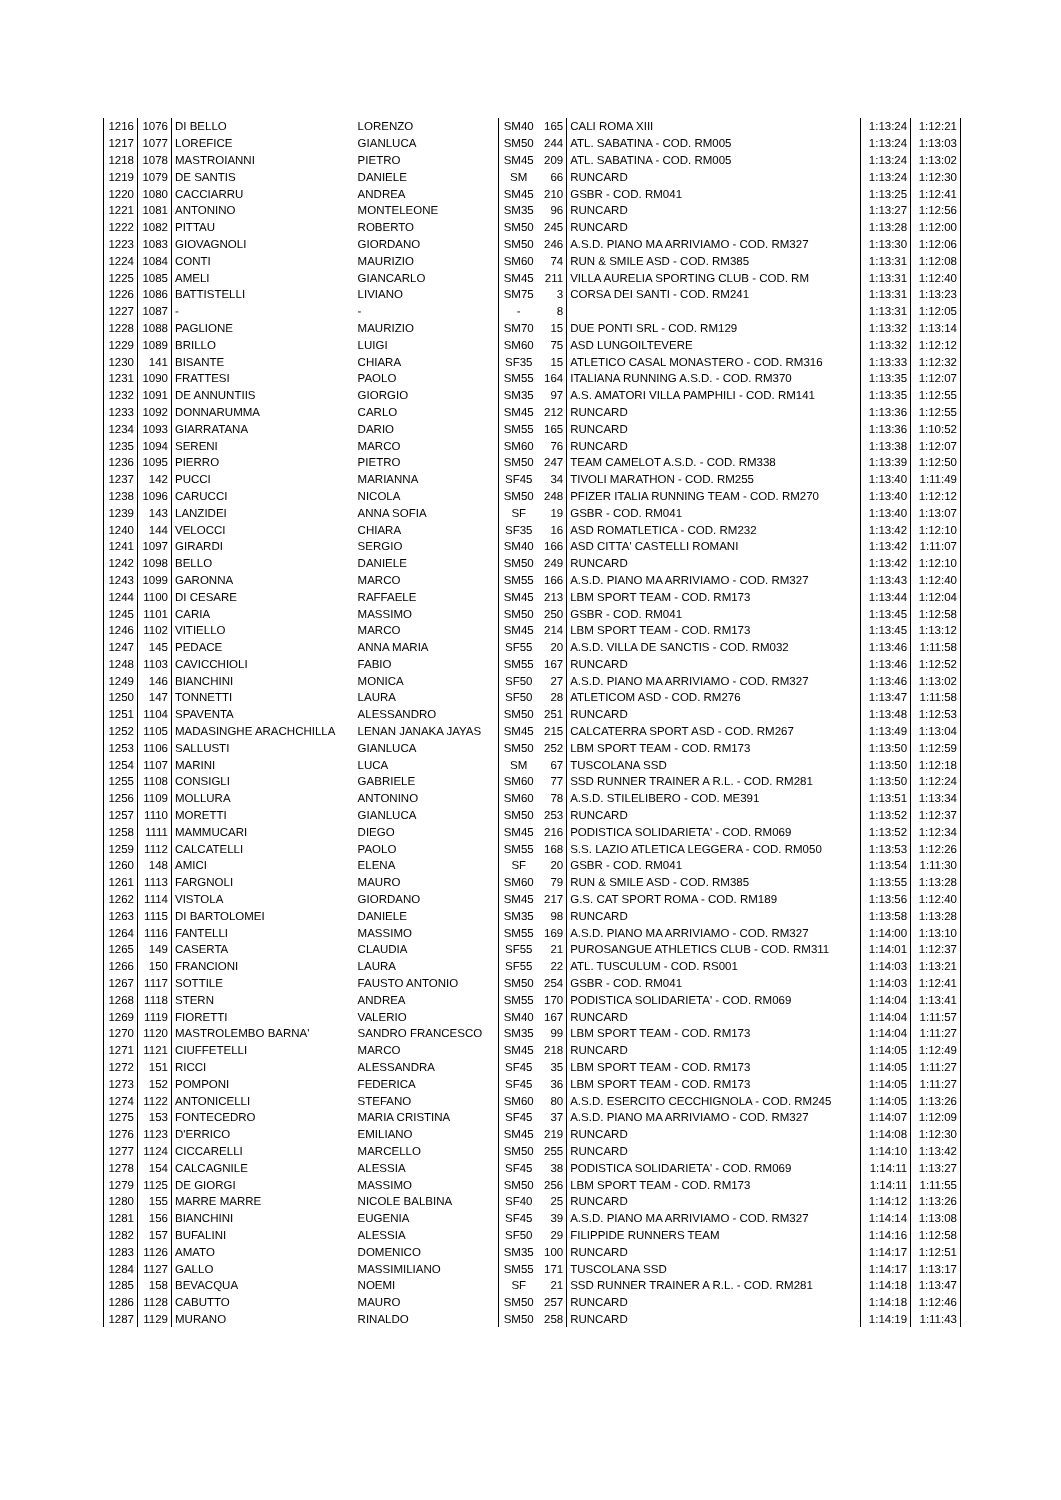| 1216 | 1076 | DI BELLO | LORENZO | SM40 | 165 | CALI ROMA XIII | 1:13:24 | 1:12:21 |
| 1217 | 1077 | LOREFICE | GIANLUCA | SM50 | 244 | ATL. SABATINA - COD. RM005 | 1:13:24 | 1:13:03 |
| 1218 | 1078 | MASTROIANNI | PIETRO | SM45 | 209 | ATL. SABATINA - COD. RM005 | 1:13:24 | 1:13:02 |
| 1219 | 1079 | DE SANTIS | DANIELE | SM | 66 | RUNCARD | 1:13:24 | 1:12:30 |
| 1220 | 1080 | CACCIARRU | ANDREA | SM45 | 210 | GSBR - COD. RM041 | 1:13:25 | 1:12:41 |
| 1221 | 1081 | ANTONINO | MONTELEONE | SM35 | 96 | RUNCARD | 1:13:27 | 1:12:56 |
| 1222 | 1082 | PITTAU | ROBERTO | SM50 | 245 | RUNCARD | 1:13:28 | 1:12:00 |
| 1223 | 1083 | GIOVAGNOLI | GIORDANO | SM50 | 246 | A.S.D. PIANO MA ARRIVIAMO - COD. RM327 | 1:13:30 | 1:12:06 |
| 1224 | 1084 | CONTI | MAURIZIO | SM60 | 74 | RUN & SMILE ASD - COD. RM385 | 1:13:31 | 1:12:08 |
| 1225 | 1085 | AMELI | GIANCARLO | SM45 | 211 | VILLA AURELIA SPORTING CLUB - COD. RM | 1:13:31 | 1:12:40 |
| 1226 | 1086 | BATTISTELLI | LIVIANO | SM75 | 3 | CORSA DEI SANTI - COD. RM241 | 1:13:31 | 1:13:23 |
| 1227 | 1087 | - | - | - | 8 | | 1:13:31 | 1:12:05 |
| 1228 | 1088 | PAGLIONE | MAURIZIO | SM70 | 15 | DUE PONTI SRL - COD. RM129 | 1:13:32 | 1:13:14 |
| 1229 | 1089 | BRILLO | LUIGI | SM60 | 75 | ASD LUNGOILTEVERE | 1:13:32 | 1:12:12 |
| 1230 | 141 | BISANTE | CHIARA | SF35 | 15 | ATLETICO CASAL MONASTERO - COD. RM316 | 1:13:33 | 1:12:32 |
| 1231 | 1090 | FRATTESI | PAOLO | SM55 | 164 | ITALIANA RUNNING A.S.D. - COD. RM370 | 1:13:35 | 1:12:07 |
| 1232 | 1091 | DE ANNUNTIIS | GIORGIO | SM35 | 97 | A.S. AMATORI VILLA PAMPHILI - COD. RM141 | 1:13:35 | 1:12:55 |
| 1233 | 1092 | DONNARUMMA | CARLO | SM45 | 212 | RUNCARD | 1:13:36 | 1:12:55 |
| 1234 | 1093 | GIARRATANA | DARIO | SM55 | 165 | RUNCARD | 1:13:36 | 1:10:52 |
| 1235 | 1094 | SERENI | MARCO | SM60 | 76 | RUNCARD | 1:13:38 | 1:12:07 |
| 1236 | 1095 | PIERRO | PIETRO | SM50 | 247 | TEAM CAMELOT A.S.D. - COD. RM338 | 1:13:39 | 1:12:50 |
| 1237 | 142 | PUCCI | MARIANNA | SF45 | 34 | TIVOLI MARATHON - COD. RM255 | 1:13:40 | 1:11:49 |
| 1238 | 1096 | CARUCCI | NICOLA | SM50 | 248 | PFIZER ITALIA RUNNING TEAM - COD. RM270 | 1:13:40 | 1:12:12 |
| 1239 | 143 | LANZIDEI | ANNA SOFIA | SF | 19 | GSBR - COD. RM041 | 1:13:40 | 1:13:07 |
| 1240 | 144 | VELOCCI | CHIARA | SF35 | 16 | ASD ROMATLETICA - COD. RM232 | 1:13:42 | 1:12:10 |
| 1241 | 1097 | GIRARDI | SERGIO | SM40 | 166 | ASD CITTA' CASTELLI ROMANI | 1:13:42 | 1:11:07 |
| 1242 | 1098 | BELLO | DANIELE | SM50 | 249 | RUNCARD | 1:13:42 | 1:12:10 |
| 1243 | 1099 | GARONNA | MARCO | SM55 | 166 | A.S.D. PIANO MA ARRIVIAMO - COD. RM327 | 1:13:43 | 1:12:40 |
| 1244 | 1100 | DI CESARE | RAFFAELE | SM45 | 213 | LBM SPORT TEAM - COD. RM173 | 1:13:44 | 1:12:04 |
| 1245 | 1101 | CARIA | MASSIMO | SM50 | 250 | GSBR - COD. RM041 | 1:13:45 | 1:12:58 |
| 1246 | 1102 | VITIELLO | MARCO | SM45 | 214 | LBM SPORT TEAM - COD. RM173 | 1:13:45 | 1:13:12 |
| 1247 | 145 | PEDACE | ANNA MARIA | SF55 | 20 | A.S.D. VILLA DE SANCTIS - COD. RM032 | 1:13:46 | 1:11:58 |
| 1248 | 1103 | CAVICCHIOLI | FABIO | SM55 | 167 | RUNCARD | 1:13:46 | 1:12:52 |
| 1249 | 146 | BIANCHINI | MONICA | SF50 | 27 | A.S.D. PIANO MA ARRIVIAMO - COD. RM327 | 1:13:46 | 1:13:02 |
| 1250 | 147 | TONNETTI | LAURA | SF50 | 28 | ATLETICOM ASD - COD. RM276 | 1:13:47 | 1:11:58 |
| 1251 | 1104 | SPAVENTA | ALESSANDRO | SM50 | 251 | RUNCARD | 1:13:48 | 1:12:53 |
| 1252 | 1105 | MADASINGHE ARACHCHILLA | LENAN JANAKA JAYAS | SM45 | 215 | CALCATERRA SPORT ASD - COD. RM267 | 1:13:49 | 1:13:04 |
| 1253 | 1106 | SALLUSTI | GIANLUCA | SM50 | 252 | LBM SPORT TEAM - COD. RM173 | 1:13:50 | 1:12:59 |
| 1254 | 1107 | MARINI | LUCA | SM | 67 | TUSCOLANA SSD | 1:13:50 | 1:12:18 |
| 1255 | 1108 | CONSIGLI | GABRIELE | SM60 | 77 | SSD RUNNER TRAINER A R.L. - COD. RM281 | 1:13:50 | 1:12:24 |
| 1256 | 1109 | MOLLURA | ANTONINO | SM60 | 78 | A.S.D. STILELIBERO - COD. ME391 | 1:13:51 | 1:13:34 |
| 1257 | 1110 | MORETTI | GIANLUCA | SM50 | 253 | RUNCARD | 1:13:52 | 1:12:37 |
| 1258 | 1111 | MAMMUCARI | DIEGO | SM45 | 216 | PODISTICA SOLIDARIETA' - COD. RM069 | 1:13:52 | 1:12:34 |
| 1259 | 1112 | CALCATELLI | PAOLO | SM55 | 168 | S.S. LAZIO ATLETICA LEGGERA - COD. RM050 | 1:13:53 | 1:12:26 |
| 1260 | 148 | AMICI | ELENA | SF | 20 | GSBR - COD. RM041 | 1:13:54 | 1:11:30 |
| 1261 | 1113 | FARGNOLI | MAURO | SM60 | 79 | RUN & SMILE ASD - COD. RM385 | 1:13:55 | 1:13:28 |
| 1262 | 1114 | VISTOLA | GIORDANO | SM45 | 217 | G.S. CAT SPORT ROMA - COD. RM189 | 1:13:56 | 1:12:40 |
| 1263 | 1115 | DI BARTOLOMEI | DANIELE | SM35 | 98 | RUNCARD | 1:13:58 | 1:13:28 |
| 1264 | 1116 | FANTELLI | MASSIMO | SM55 | 169 | A.S.D. PIANO MA ARRIVIAMO - COD. RM327 | 1:14:00 | 1:13:10 |
| 1265 | 149 | CASERTA | CLAUDIA | SF55 | 21 | PUROSANGUE ATHLETICS CLUB - COD. RM311 | 1:14:01 | 1:12:37 |
| 1266 | 150 | FRANCIONI | LAURA | SF55 | 22 | ATL. TUSCULUM - COD. RS001 | 1:14:03 | 1:13:21 |
| 1267 | 1117 | SOTTILE | FAUSTO ANTONIO | SM50 | 254 | GSBR - COD. RM041 | 1:14:03 | 1:12:41 |
| 1268 | 1118 | STERN | ANDREA | SM55 | 170 | PODISTICA SOLIDARIETA' - COD. RM069 | 1:14:04 | 1:13:41 |
| 1269 | 1119 | FIORETTI | VALERIO | SM40 | 167 | RUNCARD | 1:14:04 | 1:11:57 |
| 1270 | 1120 | MASTROLEMBO BARNA' | SANDRO FRANCESCO | SM35 | 99 | LBM SPORT TEAM - COD. RM173 | 1:14:04 | 1:11:27 |
| 1271 | 1121 | CIUFFETELLI | MARCO | SM45 | 218 | RUNCARD | 1:14:05 | 1:12:49 |
| 1272 | 151 | RICCI | ALESSANDRA | SF45 | 35 | LBM SPORT TEAM - COD. RM173 | 1:14:05 | 1:11:27 |
| 1273 | 152 | POMPONI | FEDERICA | SF45 | 36 | LBM SPORT TEAM - COD. RM173 | 1:14:05 | 1:11:27 |
| 1274 | 1122 | ANTONICELLI | STEFANO | SM60 | 80 | A.S.D. ESERCITO CECCHIGNOLA - COD. RM245 | 1:14:05 | 1:13:26 |
| 1275 | 153 | FONTECEDRO | MARIA CRISTINA | SF45 | 37 | A.S.D. PIANO MA ARRIVIAMO - COD. RM327 | 1:14:07 | 1:12:09 |
| 1276 | 1123 | D'ERRICO | EMILIANO | SM45 | 219 | RUNCARD | 1:14:08 | 1:12:30 |
| 1277 | 1124 | CICCARELLI | MARCELLO | SM50 | 255 | RUNCARD | 1:14:10 | 1:13:42 |
| 1278 | 154 | CALCAGNILE | ALESSIA | SF45 | 38 | PODISTICA SOLIDARIETA' - COD. RM069 | 1:14:11 | 1:13:27 |
| 1279 | 1125 | DE GIORGI | MASSIMO | SM50 | 256 | LBM SPORT TEAM - COD. RM173 | 1:14:11 | 1:11:55 |
| 1280 | 155 | MARRE MARRE | NICOLE BALBINA | SF40 | 25 | RUNCARD | 1:14:12 | 1:13:26 |
| 1281 | 156 | BIANCHINI | EUGENIA | SF45 | 39 | A.S.D. PIANO MA ARRIVIAMO - COD. RM327 | 1:14:14 | 1:13:08 |
| 1282 | 157 | BUFALINI | ALESSIA | SF50 | 29 | FILIPPIDE RUNNERS TEAM | 1:14:16 | 1:12:58 |
| 1283 | 1126 | AMATO | DOMENICO | SM35 | 100 | RUNCARD | 1:14:17 | 1:12:51 |
| 1284 | 1127 | GALLO | MASSIMILIANO | SM55 | 171 | TUSCOLANA SSD | 1:14:17 | 1:13:17 |
| 1285 | 158 | BEVACQUA | NOEMI | SF | 21 | SSD RUNNER TRAINER A R.L. - COD. RM281 | 1:14:18 | 1:13:47 |
| 1286 | 1128 | CABUTTO | MAURO | SM50 | 257 | RUNCARD | 1:14:18 | 1:12:46 |
| 1287 | 1129 | MURANO | RINALDO | SM50 | 258 | RUNCARD | 1:14:19 | 1:11:43 |